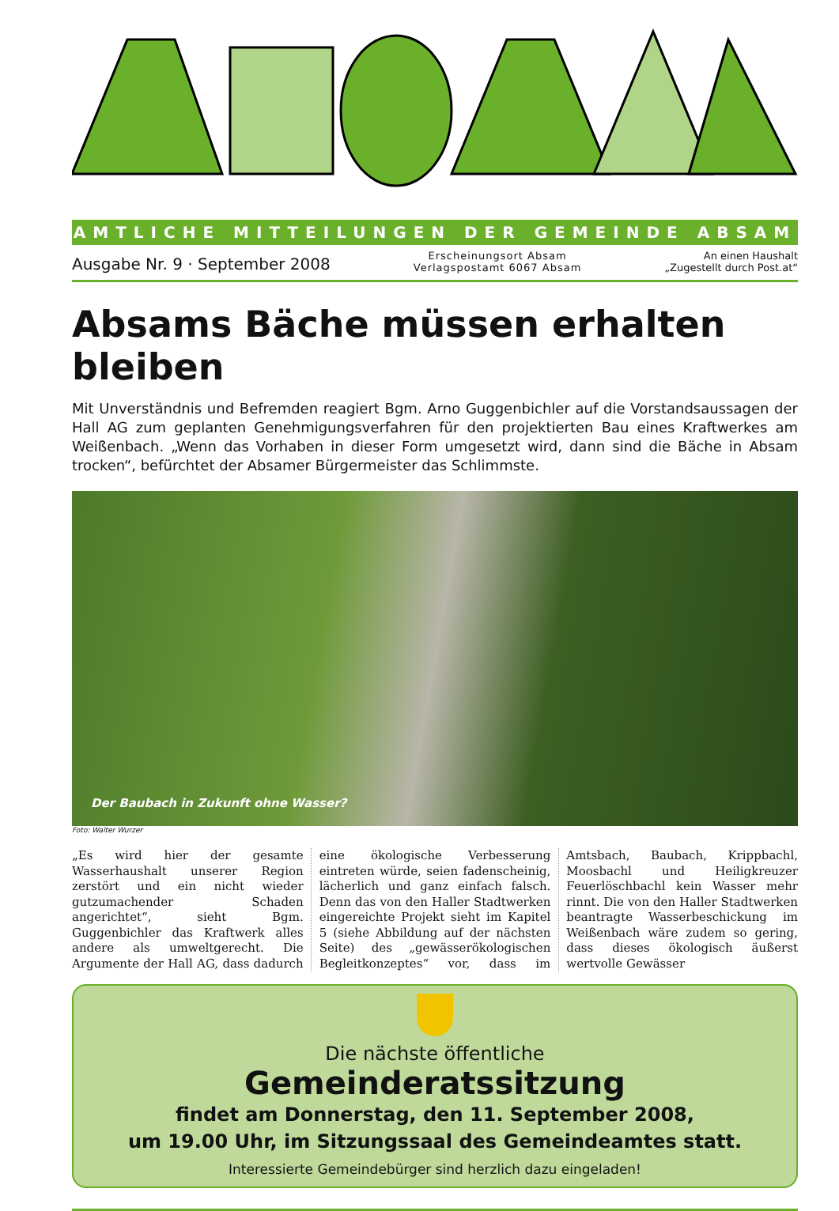ABSAM
AMTLICHE MITTEILUNGEN DER GEMEINDE ABSAM
Ausgabe Nr. 9 · September 2008
Erscheinungsort Absam
Verlagspostamt 6067 Absam
An einen Haushalt
„Zugestellt durch Post.at“
Absams Bäche müssen erhalten bleiben
Mit Unverständnis und Befremden reagiert Bgm. Arno Guggenbichler auf die Vorstandsaussagen der Hall AG zum geplanten Genehmigungsverfahren für den projektierten Bau eines Kraftwerkes am Weißenbach. „Wenn das Vorhaben in dieser Form umgesetzt wird, dann sind die Bäche in Absam trocken“, befürchtet der Absamer Bürgermeister das Schlimmste.
Der Baubach in Zukunft ohne Wasser?
Foto: Walter Wurzer
„Es wird hier der gesamte Wasserhaushalt unserer Region zerstört und ein nicht wieder gutzumachender Schaden angerichtet“, sieht Bgm. Guggenbichler das Kraftwerk alles andere als umweltgerecht. Die Argumente der Hall AG, dass dadurch eine ökologische Verbesserung eintreten würde, seien fadenscheinig, lächerlich und ganz einfach falsch. Denn das von den Haller Stadtwerken eingereichte Projekt sieht im Kapitel 5 (siehe Abbildung auf der nächsten Seite) des „gewässerökologischen Begleitkonzeptes“ vor, dass im Amtsbach, Baubach, Krippbachl, Moosbachl und Heiligkreuzer Feuerlöschbachl kein Wasser mehr rinnt. Die von den Haller Stadtwerken beantragte Wasserbeschickung im Weißenbach wäre zudem so gering, dass dieses ökologisch äußerst wertvolle Gewässer
Die nächste öffentliche
Gemeinderatssitzung
findet am Donnerstag, den 11. September 2008,
um 19.00 Uhr, im Sitzungssaal des Gemeindeamtes statt.
Interessierte Gemeindebürger sind herzlich dazu eingeladen!